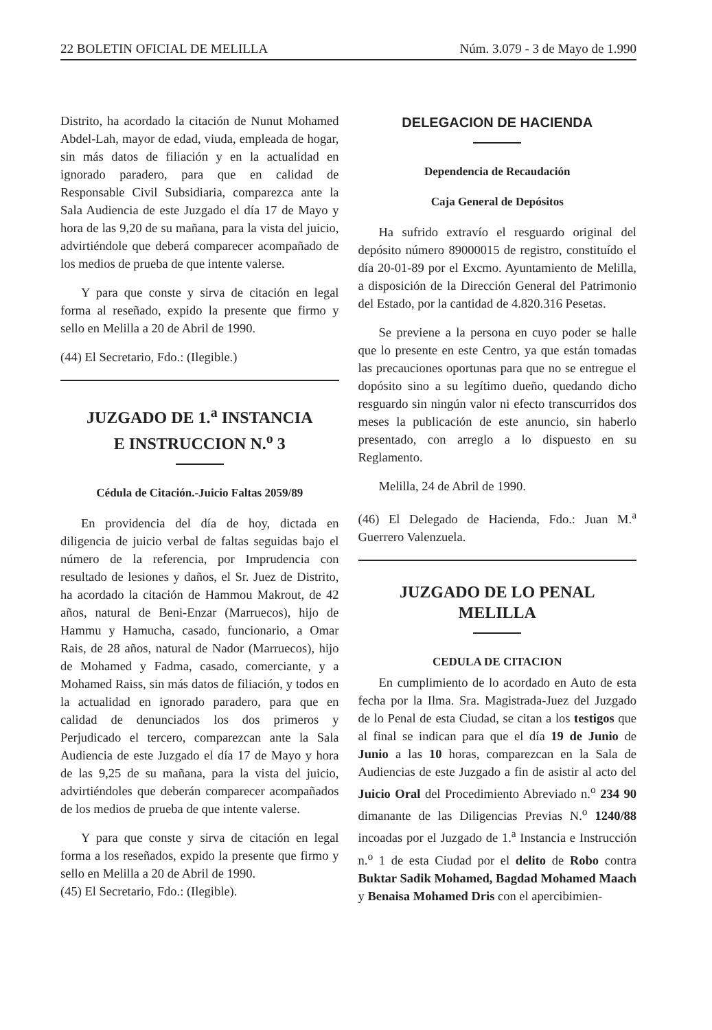22 BOLETIN OFICIAL DE MELILLA Núm. 3.079 - 3 de Mayo de 1.990
Distrito, ha acordado la citación de Nunut Mohamed Abdel-Lah, mayor de edad, viuda, empleada de hogar, sin más datos de filiación y en la actualidad en ignorado paradero, para que en calidad de Responsable Civil Subsidiaria, comparezca ante la Sala Audiencia de este Juzgado el día 17 de Mayo y hora de las 9,20 de su mañana, para la vista del juicio, advirtiéndole que deberá comparecer acompañado de los medios de prueba de que intente valerse.
Y para que conste y sirva de citación en legal forma al reseñado, expido la presente que firmo y sello en Melilla a 20 de Abril de 1990.
(44) El Secretario, Fdo.: (Ilegible.)
JUZGADO DE 1.<sup>a</sup> INSTANCIA
E INSTRUCCION N.<sup>o</sup> 3
Cédula de Citación.-Juicio Faltas 2059/89
En providencia del día de hoy, dictada en diligencia de juicio verbal de faltas seguidas bajo el número de la referencia, por Imprudencia con resultado de lesiones y daños, el Sr. Juez de Distrito, ha acordado la citación de Hammou Makrout, de 42 años, natural de Beni-Enzar (Marruecos), hijo de Hammu y Hamucha, casado, funcionario, a Omar Rais, de 28 años, natural de Nador (Marruecos), hijo de Mohamed y Fadma, casado, comerciante, y a Mohamed Raiss, sin más datos de filiación, y todos en la actualidad en ignorado paradero, para que en calidad de denunciados los dos primeros y Perjudicado el tercero, comparezcan ante la Sala Audiencia de este Juzgado el día 17 de Mayo y hora de las 9,25 de su mañana, para la vista del juicio, advirtiéndoles que deberán comparecer acompañados de los medios de prueba de que intente valerse.
Y para que conste y sirva de citación en legal forma a los reseñados, expido la presente que firmo y sello en Melilla a 20 de Abril de 1990.
(45) El Secretario, Fdo.: (Ilegible).
DELEGACION DE HACIENDA
Dependencia de Recaudación
Caja General de Depósitos
Ha sufrido extravío el resguardo original del depósito número 89000015 de registro, constituído el día 20-01-89 por el Excmo. Ayuntamiento de Melilla, a disposición de la Dirección General del Patrimonio del Estado, por la cantidad de 4.820.316 Pesetas.
Se previene a la persona en cuyo poder se halle que lo presente en este Centro, ya que están tomadas las precauciones oportunas para que no se entregue el dopósito sino a su legítimo dueño, quedando dicho resguardo sin ningún valor ni efecto transcurridos dos meses la publicación de este anuncio, sin haberlo presentado, con arreglo a lo dispuesto en su Reglamento.
Melilla, 24 de Abril de 1990.
(46) El Delegado de Hacienda, Fdo.: Juan M.<sup>a</sup> Guerrero Valenzuela.
JUZGADO DE LO PENAL
MELILLA
CEDULA DE CITACION
En cumplimiento de lo acordado en Auto de esta fecha por la Ilma. Sra. Magistrada-Juez del Juzgado de lo Penal de esta Ciudad, se citan a los testigos que al final se indican para que el día 19 de Junio de Junio a las 10 horas, comparezcan en la Sala de Audiencias de este Juzgado a fin de asistir al acto del Juicio Oral del Procedimiento Abreviado n.<sup>o</sup> 234 90 dimanante de las Diligencias Previas N.<sup>o</sup> 1240/88 incoadas por el Juzgado de 1.<sup>a</sup> Instancia e Instrucción n.<sup>o</sup> 1 de esta Ciudad por el delito de Robo contra Buktar Sadik Mohamed, Bagdad Mohamed Maach y Benaisa Mohamed Dris con el apercibimien-